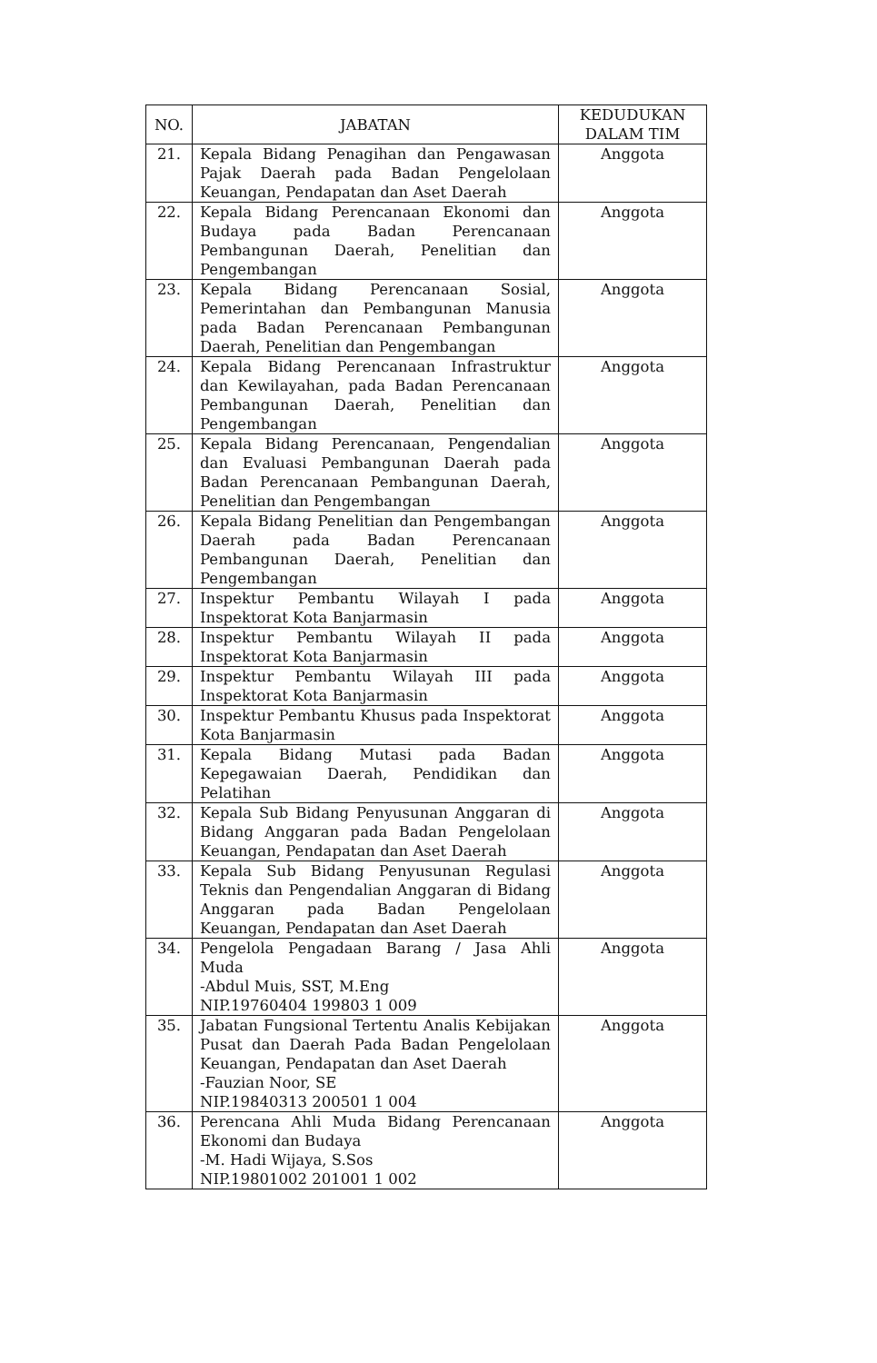| NO. | JABATAN | KEDUDUKAN DALAM TIM |
| --- | --- | --- |
| 21. | Kepala Bidang Penagihan dan Pengawasan Pajak Daerah pada Badan Pengelolaan Keuangan, Pendapatan dan Aset Daerah | Anggota |
| 22. | Kepala Bidang Perencanaan Ekonomi dan Budaya pada Badan Perencanaan Pembangunan Daerah, Penelitian dan Pengembangan | Anggota |
| 23. | Kepala Bidang Perencanaan Sosial, Pemerintahan dan Pembangunan Manusia pada Badan Perencanaan Pembangunan Daerah, Penelitian dan Pengembangan | Anggota |
| 24. | Kepala Bidang Perencanaan Infrastruktur dan Kewilayahan, pada Badan Perencanaan Pembangunan Daerah, Penelitian dan Pengembangan | Anggota |
| 25. | Kepala Bidang Perencanaan, Pengendalian dan Evaluasi Pembangunan Daerah pada Badan Perencanaan Pembangunan Daerah, Penelitian dan Pengembangan | Anggota |
| 26. | Kepala Bidang Penelitian dan Pengembangan Daerah pada Badan Perencanaan Pembangunan Daerah, Penelitian dan Pengembangan | Anggota |
| 27. | Inspektur Pembantu Wilayah I pada Inspektorat Kota Banjarmasin | Anggota |
| 28. | Inspektur Pembantu Wilayah II pada Inspektorat Kota Banjarmasin | Anggota |
| 29. | Inspektur Pembantu Wilayah III pada Inspektorat Kota Banjarmasin | Anggota |
| 30. | Inspektur Pembantu Khusus pada Inspektorat Kota Banjarmasin | Anggota |
| 31. | Kepala Bidang Mutasi pada Badan Kepegawaian Daerah, Pendidikan dan Pelatihan | Anggota |
| 32. | Kepala Sub Bidang Penyusunan Anggaran di Bidang Anggaran pada Badan Pengelolaan Keuangan, Pendapatan dan Aset Daerah | Anggota |
| 33. | Kepala Sub Bidang Penyusunan Regulasi Teknis dan Pengendalian Anggaran di Bidang Anggaran pada Badan Pengelolaan Keuangan, Pendapatan dan Aset Daerah | Anggota |
| 34. | Pengelola Pengadaan Barang / Jasa Ahli Muda -Abdul Muis, SST, M.Eng NIP.19760404 199803 1 009 | Anggota |
| 35. | Jabatan Fungsional Tertentu Analis Kebijakan Pusat dan Daerah Pada Badan Pengelolaan Keuangan, Pendapatan dan Aset Daerah -Fauzian Noor, SE NIP.19840313 200501 1 004 | Anggota |
| 36. | Perencana Ahli Muda Bidang Perencanaan Ekonomi dan Budaya -M. Hadi Wijaya, S.Sos NIP.19801002 201001 1 002 | Anggota |